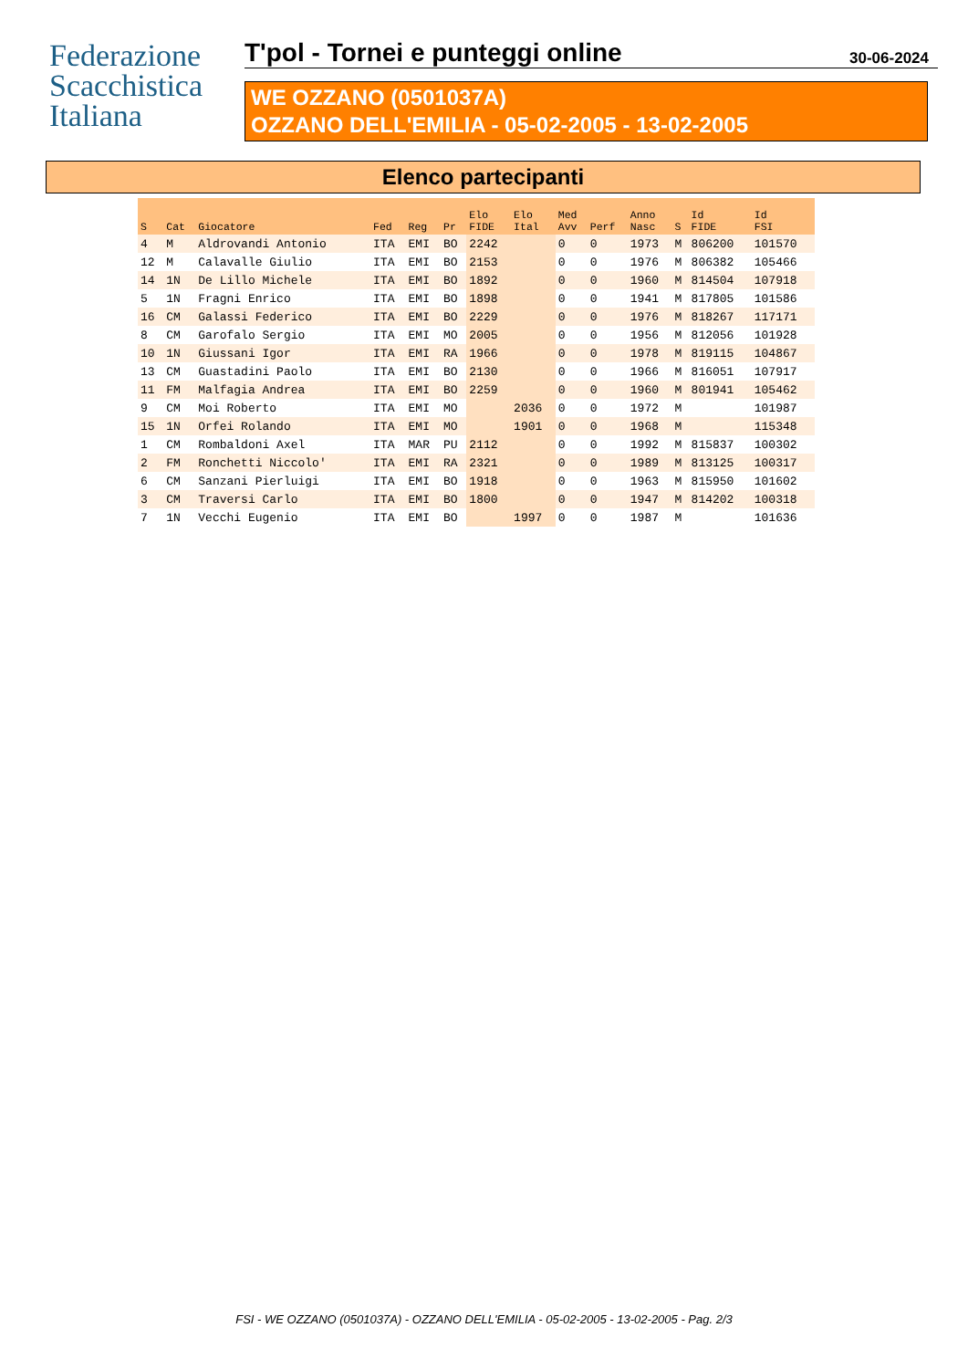Federazione
Scacchistica
Italiana
T'pol - Tornei e punteggi online
30-06-2024
WE OZZANO (0501037A)
OZZANO DELL'EMILIA - 05-02-2005 - 13-02-2005
Elenco partecipanti
| S | Cat | Giocatore | Fed | Reg | Pr | Elo FIDE | Elo Ital | Med Avv | Perf | Anno Nasc | S | Id FIDE | Id FSI |
| --- | --- | --- | --- | --- | --- | --- | --- | --- | --- | --- | --- | --- | --- |
| 4 | M | Aldrovandi Antonio | ITA | EMI | BO | 2242 | | 0 | 0 | 1973 | M | 806200 | 101570 |
| 12 | M | Calavalle Giulio | ITA | EMI | BO | 2153 | | 0 | 0 | 1976 | M | 806382 | 105466 |
| 14 | 1N | De Lillo Michele | ITA | EMI | BO | 1892 | | 0 | 0 | 1960 | M | 814504 | 107918 |
| 5 | 1N | Fragni Enrico | ITA | EMI | BO | 1898 | | 0 | 0 | 1941 | M | 817805 | 101586 |
| 16 | CM | Galassi Federico | ITA | EMI | BO | 2229 | | 0 | 0 | 1976 | M | 818267 | 117171 |
| 8 | CM | Garofalo Sergio | ITA | EMI | MO | 2005 | | 0 | 0 | 1956 | M | 812056 | 101928 |
| 10 | 1N | Giussani Igor | ITA | EMI | RA | 1966 | | 0 | 0 | 1978 | M | 819115 | 104867 |
| 13 | CM | Guastadini Paolo | ITA | EMI | BO | 2130 | | 0 | 0 | 1966 | M | 816051 | 107917 |
| 11 | FM | Malfagia Andrea | ITA | EMI | BO | 2259 | | 0 | 0 | 1960 | M | 801941 | 105462 |
| 9 | CM | Moi Roberto | ITA | EMI | MO | | 2036 | 0 | 0 | 1972 | M | | 101987 |
| 15 | 1N | Orfei Rolando | ITA | EMI | MO | | 1901 | 0 | 0 | 1968 | M | | 115348 |
| 1 | CM | Rombaldoni Axel | ITA | MAR | PU | 2112 | | 0 | 0 | 1992 | M | 815837 | 100302 |
| 2 | FM | Ronchetti Niccolo' | ITA | EMI | RA | 2321 | | 0 | 0 | 1989 | M | 813125 | 100317 |
| 6 | CM | Sanzani Pierluigi | ITA | EMI | BO | 1918 | | 0 | 0 | 1963 | M | 815950 | 101602 |
| 3 | CM | Traversi Carlo | ITA | EMI | BO | 1800 | | 0 | 0 | 1947 | M | 814202 | 100318 |
| 7 | 1N | Vecchi Eugenio | ITA | EMI | BO | | 1997 | 0 | 0 | 1987 | M | | 101636 |
FSI - WE OZZANO (0501037A) - OZZANO DELL'EMILIA - 05-02-2005 - 13-02-2005 - Pag. 2/3